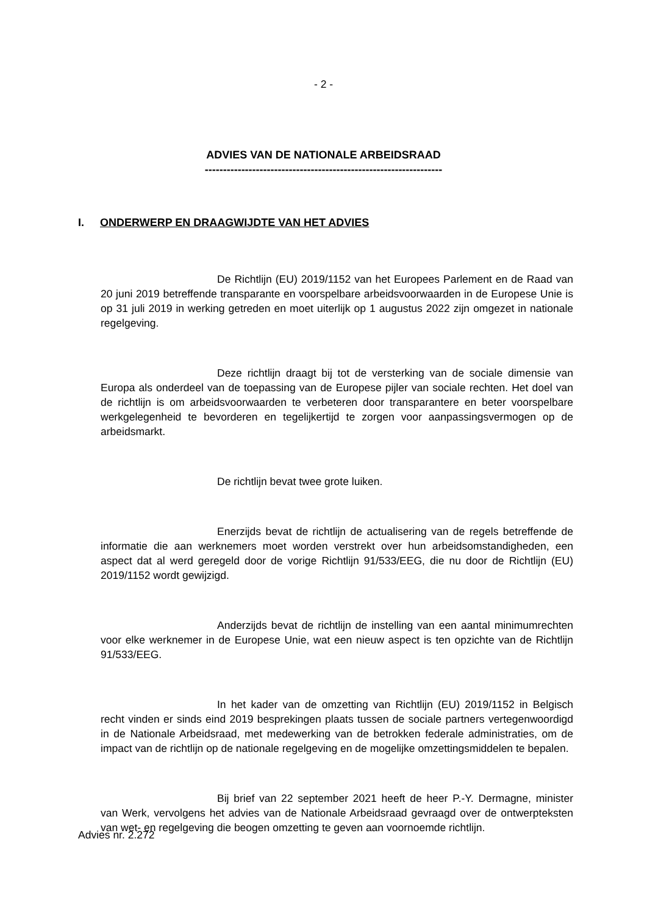- 2 -
ADVIES VAN DE NATIONALE ARBEIDSRAAD
-----------------------------------------------------------------
I. ONDERWERP EN DRAAGWIJDTE VAN HET ADVIES
De Richtlijn (EU) 2019/1152 van het Europees Parlement en de Raad van 20 juni 2019 betreffende transparante en voorspelbare arbeidsvoorwaarden in de Europese Unie is op 31 juli 2019 in werking getreden en moet uiterlijk op 1 augustus 2022 zijn omgezet in nationale regelgeving.
Deze richtlijn draagt bij tot de versterking van de sociale dimensie van Europa als onderdeel van de toepassing van de Europese pijler van sociale rechten. Het doel van de richtlijn is om arbeidsvoorwaarden te verbeteren door transparantere en beter voorspelbare werkgelegenheid te bevorderen en tegelijkertijd te zorgen voor aanpassingsvermogen op de arbeidsmarkt.
De richtlijn bevat twee grote luiken.
Enerzijds bevat de richtlijn de actualisering van de regels betreffende de informatie die aan werknemers moet worden verstrekt over hun arbeidsomstandigheden, een aspect dat al werd geregeld door de vorige Richtlijn 91/533/EEG, die nu door de Richtlijn (EU) 2019/1152 wordt gewijzigd.
Anderzijds bevat de richtlijn de instelling van een aantal minimumrechten voor elke werknemer in de Europese Unie, wat een nieuw aspect is ten opzichte van de Richtlijn 91/533/EEG.
In het kader van de omzetting van Richtlijn (EU) 2019/1152 in Belgisch recht vinden er sinds eind 2019 besprekingen plaats tussen de sociale partners vertegenwoordigd in de Nationale Arbeidsraad, met medewerking van de betrokken federale administraties, om de impact van de richtlijn op de nationale regelgeving en de mogelijke omzettingsmiddelen te bepalen.
Bij brief van 22 september 2021 heeft de heer P.-Y. Dermagne, minister van Werk, vervolgens het advies van de Nationale Arbeidsraad gevraagd over de ontwerpteksten van wet- en regelgeving die beogen omzetting te geven aan voornoemde richtlijn.
Advies nr. 2.272